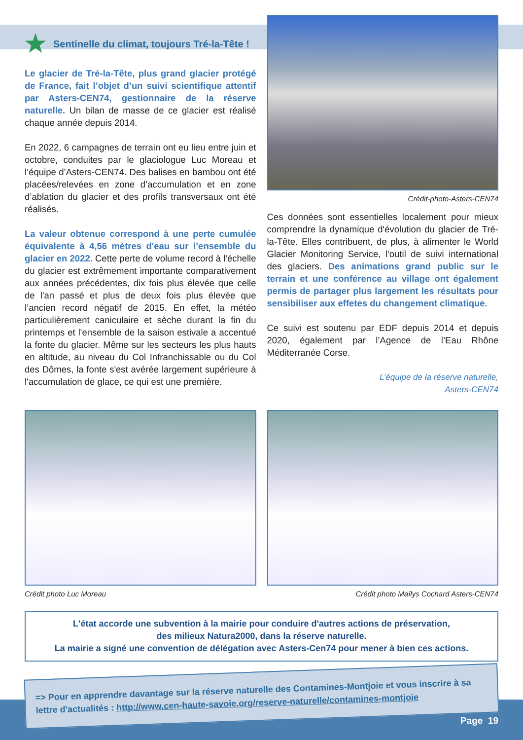Sentinelle du climat, toujours Tré-la-Tête !
Le glacier de Tré-la-Tête, plus grand glacier protégé de France, fait l’objet d’un suivi scientifique attentif par Asters-CEN74, gestionnaire de la réserve naturelle. Un bilan de masse de ce glacier est réalisé chaque année depuis 2014.
En 2022, 6 campagnes de terrain ont eu lieu entre juin et octobre, conduites par le glaciologue Luc Moreau et l’équipe d’Asters-CEN74. Des balises en bambou ont été placées/relevées en zone d’accumulation et en zone d’ablation du glacier et des profils transversaux ont été réalisés.
La valeur obtenue correspond à une perte cumulée équivalente à 4,56 mètres d'eau sur l’ensemble du glacier en 2022. Cette perte de volume record à l'échelle du glacier est extrêmement importante comparativement aux années précédentes, dix fois plus élevée que celle de l'an passé et plus de deux fois plus élevée que l’ancien record négatif de 2015. En effet, la météo particulièrement caniculaire et sèche durant la fin du printemps et l'ensemble de la saison estivale a accentué la fonte du glacier. Même sur les secteurs les plus hauts en altitude, au niveau du Col Infranchissable ou du Col des Dômes, la fonte s'est avérée largement supérieure à l'accumulation de glace, ce qui est une première.
Crédit-photo-Asters-CEN74
Ces données sont essentielles localement pour mieux comprendre la dynamique d'évolution du glacier de Tré-la-Tête. Elles contribuent, de plus, à alimenter le World Glacier Monitoring Service, l'outil de suivi international des glaciers. Des animations grand public sur le terrain et une conférence au village ont également permis de partager plus largement les résultats pour sensibiliser aux effetes du changement climatique.
Ce suivi est soutenu par EDF depuis 2014 et depuis 2020, également par l’Agence de l’Eau Rhône Méditerranée Corse.
L’équipe de la réserve naturelle,
Asters-CEN74
Crédit photo Luc Moreau Crédit photo Maïlys Cochard Asters-CEN74
L'état accorde une subvention à la mairie pour conduire d'autres actions de préservation,
des milieux Natura2000, dans la réserve naturelle.
La mairie a signé une convention de délégation avec Asters-Cen74 pour mener à bien ces actions.
=> Pour en apprendre davantage sur la réserve naturelle des Contamines-Montjoie et vous inscrire à sa lettre d'actualités : http://www.cen-haute-savoie.org/reserve-naturelle/contamines-montjoie
Page 19